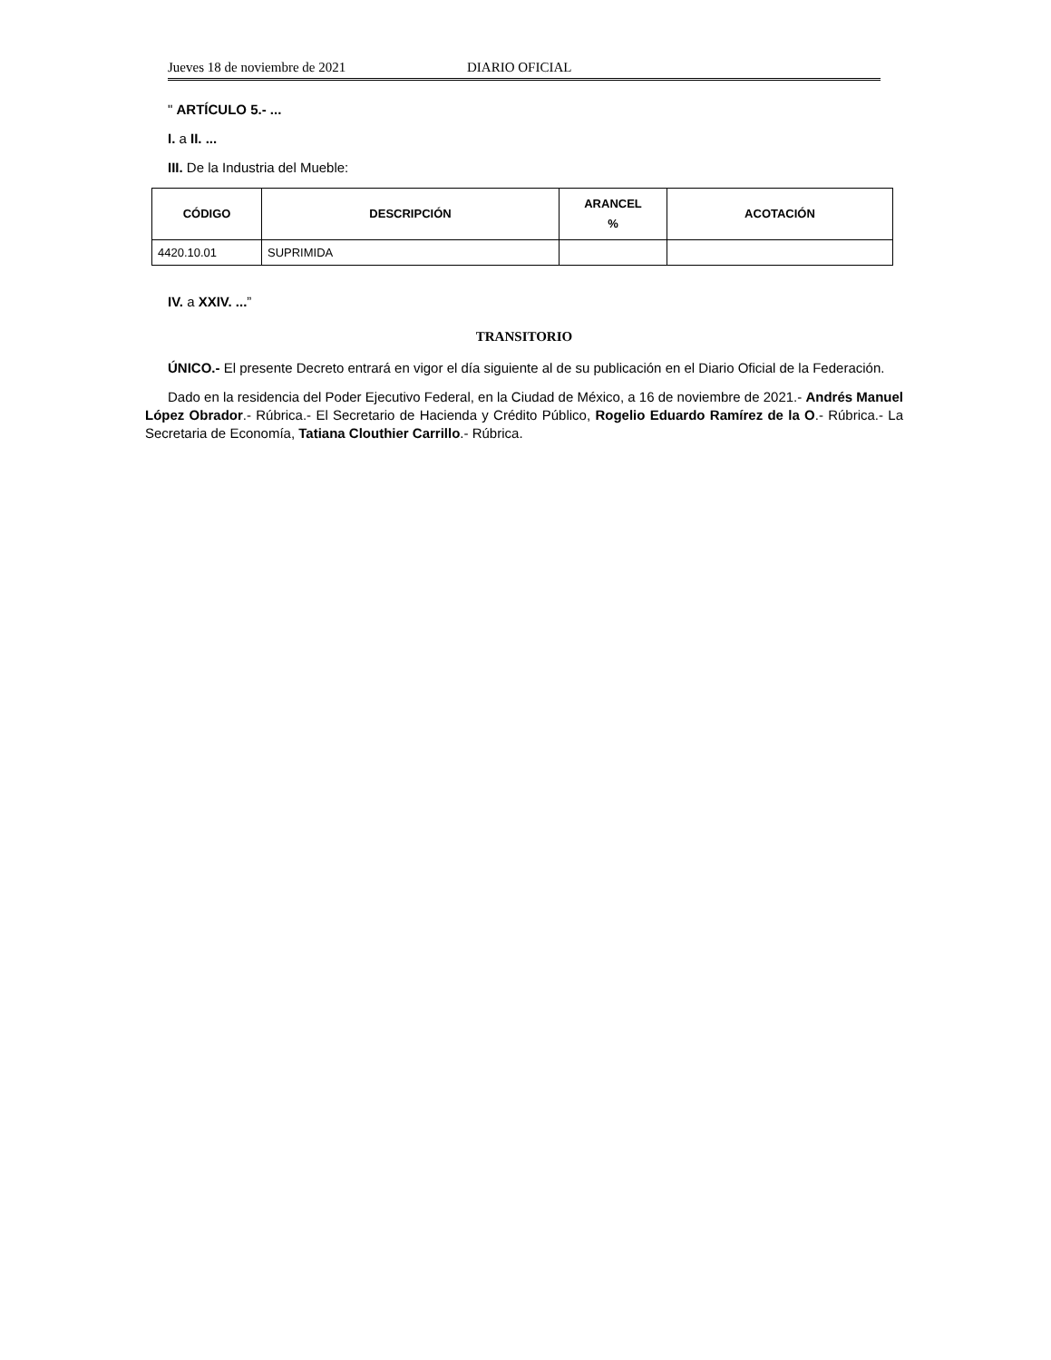Jueves 18 de noviembre de 2021 DIARIO OFICIAL
" ARTÍCULO 5.- ...
I. a II. ...
III. De la Industria del Mueble:
| CÓDIGO | DESCRIPCIÓN | ARANCEL % | ACOTACIÓN |
| --- | --- | --- | --- |
| 4420.10.01 | SUPRIMIDA | | |
IV. a XXIV. ...”
TRANSITORIO
ÚNICO.- El presente Decreto entrará en vigor el día siguiente al de su publicación en el Diario Oficial de la Federación.
Dado en la residencia del Poder Ejecutivo Federal, en la Ciudad de México, a 16 de noviembre de 2021.- Andrés Manuel López Obrador.- Rúbrica.- El Secretario de Hacienda y Crédito Público, Rogelio Eduardo Ramírez de la O.- Rúbrica.- La Secretaria de Economía, Tatiana Clouthier Carrillo.- Rúbrica.